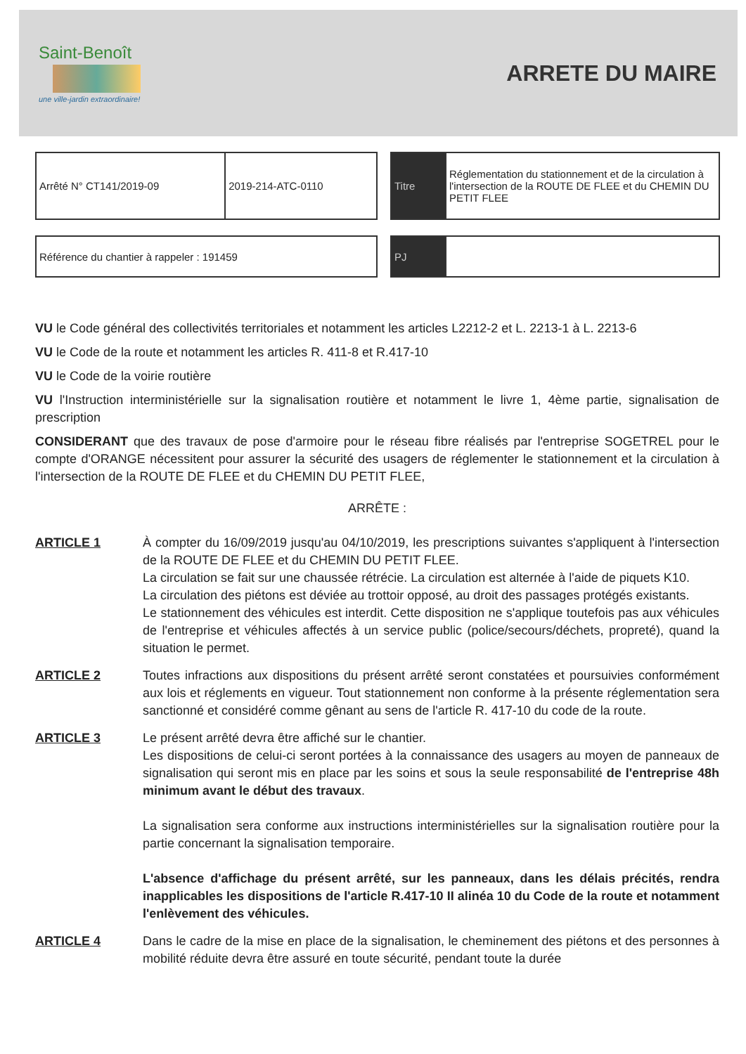Saint-Benoît
une ville-jardin extraordinaire!
ARRETE DU MAIRE
| Arrêté N° CT141/2019-09 | 2019-214-ATC-0110 |
| Titre | Réglementation du stationnement et de la circulation à l'intersection de la ROUTE DE FLEE et du CHEMIN DU PETIT FLEE |
| Référence du chantier à rappeler : 191459 |
| PJ | |
VU le Code général des collectivités territoriales et notamment les articles L2212-2 et L. 2213-1 à L. 2213-6
VU le Code de la route et notamment les articles R. 411-8 et R.417-10
VU le Code de la voirie routière
VU l'Instruction interministérielle sur la signalisation routière et notamment le livre 1, 4ème partie, signalisation de prescription
CONSIDERANT que des travaux de pose d'armoire pour le réseau fibre réalisés par l'entreprise SOGETREL pour le compte d'ORANGE nécessitent pour assurer la sécurité des usagers de réglementer le stationnement et la circulation à l'intersection de la ROUTE DE FLEE et du CHEMIN DU PETIT FLEE,
ARRÊTE :
ARTICLE 1 À compter du 16/09/2019 jusqu'au 04/10/2019, les prescriptions suivantes s'appliquent à l'intersection de la ROUTE DE FLEE et du CHEMIN DU PETIT FLEE.
La circulation se fait sur une chaussée rétrécie. La circulation est alternée à l'aide de piquets K10.
La circulation des piétons est déviée au trottoir opposé, au droit des passages protégés existants.
Le stationnement des véhicules est interdit. Cette disposition ne s'applique toutefois pas aux véhicules de l'entreprise et véhicules affectés à un service public (police/secours/déchets, propreté), quand la situation le permet.
ARTICLE 2 Toutes infractions aux dispositions du présent arrêté seront constatées et poursuivies conformément aux lois et réglements en vigueur. Tout stationnement non conforme à la présente réglementation sera sanctionné et considéré comme gênant au sens de l'article R. 417-10 du code de la route.
ARTICLE 3 Le présent arrêté devra être affiché sur le chantier.
Les dispositions de celui-ci seront portées à la connaissance des usagers au moyen de panneaux de signalisation qui seront mis en place par les soins et sous la seule responsabilité de l'entreprise 48h minimum avant le début des travaux.
La signalisation sera conforme aux instructions interministérielles sur la signalisation routière pour la partie concernant la signalisation temporaire.
L'absence d'affichage du présent arrêté, sur les panneaux, dans les délais précités, rendra inapplicables les dispositions de l'article R.417-10 II alinéa 10 du Code de la route et notamment l'enlèvement des véhicules.
ARTICLE 4 Dans le cadre de la mise en place de la signalisation, le cheminement des piétons et des personnes à mobilité réduite devra être assuré en toute sécurité, pendant toute la durée